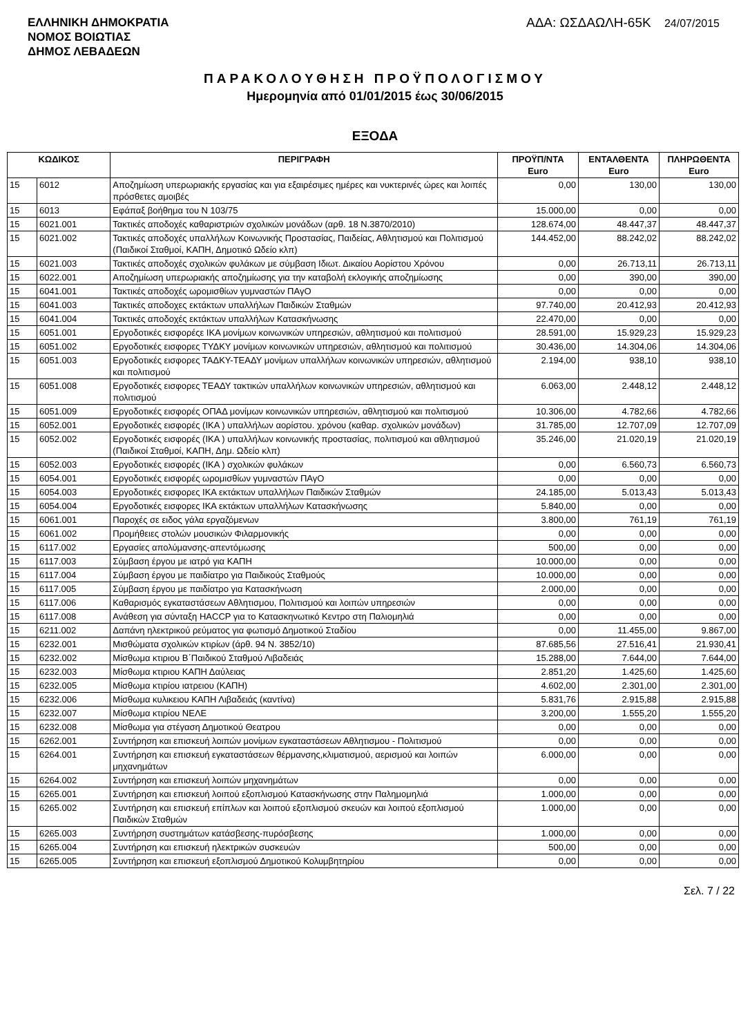ΕΛΛΗΝΙΚΗ ΔΗΜΟΚΡΑΤΙΑ
ΝΟΜΟΣ ΒΟΙΩΤΙΑΣ
ΔΗΜΟΣ ΛΕΒΑΔΕΩΝ
ΑΔΑ: ΩΣΔΑΩΛΗ-65Κ 24/07/2015
ΠΑΡΑΚΟΛΟΥΘΗΣΗ ΠΡΟΫΠΟΛΟΓΙΣΜΟΥ
Ημερομηνία από 01/01/2015 έως 30/06/2015
ΕΞΟΔΑ
| ΚΩΔΙΚΟΣ | | ΠΕΡΙΓΡΑΦΗ | ΠΡΟΫΠ/ΝΤΑ Euro | ΕΝΤΑΛΘΕΝΤΑ Euro | ΠΛΗΡΩΘΕΝΤΑ Euro |
| --- | --- | --- | --- | --- | --- |
| 15 | 6012 | Αποζημίωση υπερωριακής εργασίας και για εξαιρέσιμες ημέρες και νυκτερινές ώρες και λοιπές πρόσθετες αμοιβές | 0,00 | 130,00 | 130,00 |
| 15 | 6013 | Εφάπαξ βοήθημα του Ν 103/75 | 15.000,00 | 0,00 | 0,00 |
| 15 | 6021.001 | Τακτικές αποδοχές καθαριστριών σχολικών μονάδων (αρθ. 18 Ν.3870/2010) | 128.674,00 | 48.447,37 | 48.447,37 |
| 15 | 6021.002 | Τακτικές αποδοχές υπαλλήλων Κοινωνικής Προστασίας, Παιδείας, Αθλητισμού και Πολιτισμού (Παιδικοί Σταθμοί, ΚΑΠΗ, Δημοτικό Ωδείο κλπ) | 144.452,00 | 88.242,02 | 88.242,02 |
| 15 | 6021.003 | Τακτικές αποδοχές σχολικών φυλάκων με σύμβαση Ιδιωτ. Δικαίου Αορίστου Χρόνου | 0,00 | 26.713,11 | 26.713,11 |
| 15 | 6022.001 | Αποζημίωση υπερωριακής αποζημίωσης για την καταβολή εκλογικής αποζημίωσης | 0,00 | 390,00 | 390,00 |
| 15 | 6041.001 | Τακτικές αποδοχές ωρομισθίων γυμναστών ΠΑγΟ | 0,00 | 0,00 | 0,00 |
| 15 | 6041.003 | Τακτικές αποδοχες εκτάκτων υπαλλήλων Παιδικών Σταθμών | 97.740,00 | 20.412,93 | 20.412,93 |
| 15 | 6041.004 | Τακτικές αποδοχές εκτάκτων υπαλλήλων Κατασκήνωσης | 22.470,00 | 0,00 | 0,00 |
| 15 | 6051.001 | Εργοδοτικές εισφορέςε ΙΚΑ μονίμων κοινωνικών υπηρεσιών, αθλητισμού και πολιτισμού | 28.591,00 | 15.929,23 | 15.929,23 |
| 15 | 6051.002 | Εργοδοτικές εισφορες ΤΥΔΚΥ μονίμων κοινωνικών υπηρεσιών, αθλητισμού και πολιτισμού | 30.436,00 | 14.304,06 | 14.304,06 |
| 15 | 6051.003 | Εργοδοτικές εισφορες ΤΑΔΚΥ-ΤΕΑΔΥ μονίμων υπαλλήλων κοινωνικών υπηρεσιών, αθλητισμού και πολιτισμού | 2.194,00 | 938,10 | 938,10 |
| 15 | 6051.008 | Εργοδοτικές εισφορες ΤΕΑΔΥ τακτικών υπαλλήλων κοινωνικών υπηρεσιών, αθλητισμού και πολιτισμού | 6.063,00 | 2.448,12 | 2.448,12 |
| 15 | 6051.009 | Εργοδοτικές εισφορές ΟΠΑΔ μονίμων κοινωνικών υπηρεσιών, αθλητισμού και πολιτισμού | 10.306,00 | 4.782,66 | 4.782,66 |
| 15 | 6052.001 | Εργοδοτικές εισφορές (ΙΚΑ ) υπαλλήλων αορίστου. χρόνου (καθαρ. σχολικών μονάδων) | 31.785,00 | 12.707,09 | 12.707,09 |
| 15 | 6052.002 | Εργοδοτικές εισφορές (ΙΚΑ ) υπαλλήλων κοινωνικής προστασίας, πολιτισμού και αθλητισμού (Παιδικοί Σταθμοί, ΚΑΠΗ, Δημ. Ωδείο κλπ) | 35.246,00 | 21.020,19 | 21.020,19 |
| 15 | 6052.003 | Εργοδοτικές εισφορές (ΙΚΑ ) σχολικών φυλάκων | 0,00 | 6.560,73 | 6.560,73 |
| 15 | 6054.001 | Εργοδοτικές εισφορές ωρομισθίων γυμναστών ΠΑγΟ | 0,00 | 0,00 | 0,00 |
| 15 | 6054.003 | Εργοδοτικές εισφορες ΙΚΑ εκτάκτων υπαλλήλων Παιδικών Σταθμών | 24.185,00 | 5.013,43 | 5.013,43 |
| 15 | 6054.004 | Εργοδοτικές εισφορες ΙΚΑ εκτάκτων υπαλλήλων Κατασκήνωσης | 5.840,00 | 0,00 | 0,00 |
| 15 | 6061.001 | Παροχές σε ειδος γάλα εργαζόμενων | 3.800,00 | 761,19 | 761,19 |
| 15 | 6061.002 | Προμήθειες στολών μουσικών Φιλαρμονικής | 0,00 | 0,00 | 0,00 |
| 15 | 6117.002 | Εργασίες απολύμανσης-απεντόμωσης | 500,00 | 0,00 | 0,00 |
| 15 | 6117.003 | Σύμβαση έργου με ιατρό για ΚΑΠΗ | 10.000,00 | 0,00 | 0,00 |
| 15 | 6117.004 | Σύμβαση έργου με παιδίατρο για Παιδικούς Σταθμούς | 10.000,00 | 0,00 | 0,00 |
| 15 | 6117.005 | Σύμβαση έργου με παιδίατρο για Κατασκήνωση | 2.000,00 | 0,00 | 0,00 |
| 15 | 6117.006 | Καθαρισμός εγκαταστάσεων Αθλητισμου, Πολιτισμού και λοιπών υπηρεσιών | 0,00 | 0,00 | 0,00 |
| 15 | 6117.008 | Ανάθεση για σύνταξη HACCP για το Κατασκηνωτικό Κεντρο στη Παλιομηλιά | 0,00 | 0,00 | 0,00 |
| 15 | 6211.002 | Δαπάνη ηλεκτρικού ρεύματος για φωτισμό Δημοτικού Σταδίου | 0,00 | 11.455,00 | 9.867,00 |
| 15 | 6232.001 | Μισθώματα σχολικών κτιρίων (άρθ. 94 Ν. 3852/10) | 87.685,56 | 27.516,41 | 21.930,41 |
| 15 | 6232.002 | Μίσθωμα κτιριου Β΄Παιδικού Σταθμού Λιβαδειάς | 15.288,00 | 7.644,00 | 7.644,00 |
| 15 | 6232.003 | Μίσθωμα κτιριου ΚΑΠΗ Δαύλειας | 2.851,20 | 1.425,60 | 1.425,60 |
| 15 | 6232.005 | Μίσθωμα κτιρίου ιατρειου (ΚΑΠΗ) | 4.602,00 | 2.301,00 | 2.301,00 |
| 15 | 6232.006 | Μίσθωμα κυλικειου ΚΑΠΗ Λιβαδειάς (καντίνα) | 5.831,76 | 2.915,88 | 2.915,88 |
| 15 | 6232.007 | Μίσθωμα κτιρίου ΝΕΛΕ | 3.200,00 | 1.555,20 | 1.555,20 |
| 15 | 6232.008 | Μίσθωμα για στέγαση Δημοτικού Θεατρου | 0,00 | 0,00 | 0,00 |
| 15 | 6262.001 | Συντήρηση και επισκευή λοιπών μονίμων εγκαταστάσεων Αθλητισμου - Πολιτισμού | 0,00 | 0,00 | 0,00 |
| 15 | 6264.001 | Συντήρηση και επισκευή εγκαταστάσεων θέρμανσης,κλιματισμού, αερισμού και λοιπών μηχανημάτων | 6.000,00 | 0,00 | 0,00 |
| 15 | 6264.002 | Συντήρηση και επισκευή λοιπών μηχανημάτων | 0,00 | 0,00 | 0,00 |
| 15 | 6265.001 | Συντήρηση και επισκευή λοιπού εξοπλισμού Κατασκήνωσης στην Παλημομηλιά | 1.000,00 | 0,00 | 0,00 |
| 15 | 6265.002 | Συντήρηση και επισκευή επίπλων και λοιπού εξοπλισμού σκευών και λοιπού εξοπλισμού Παιδικών Σταθμών | 1.000,00 | 0,00 | 0,00 |
| 15 | 6265.003 | Συντήρηση συστημάτων κατάσβεσης-πυρόσβεσης | 1.000,00 | 0,00 | 0,00 |
| 15 | 6265.004 | Συντήρηση και επισκευή ηλεκτρικών συσκευών | 500,00 | 0,00 | 0,00 |
| 15 | 6265.005 | Συντήρηση και επισκευή εξοπλισμού Δημοτικού Κολυμβητηρίου | 0,00 | 0,00 | 0,00 |
Σελ. 7 / 22